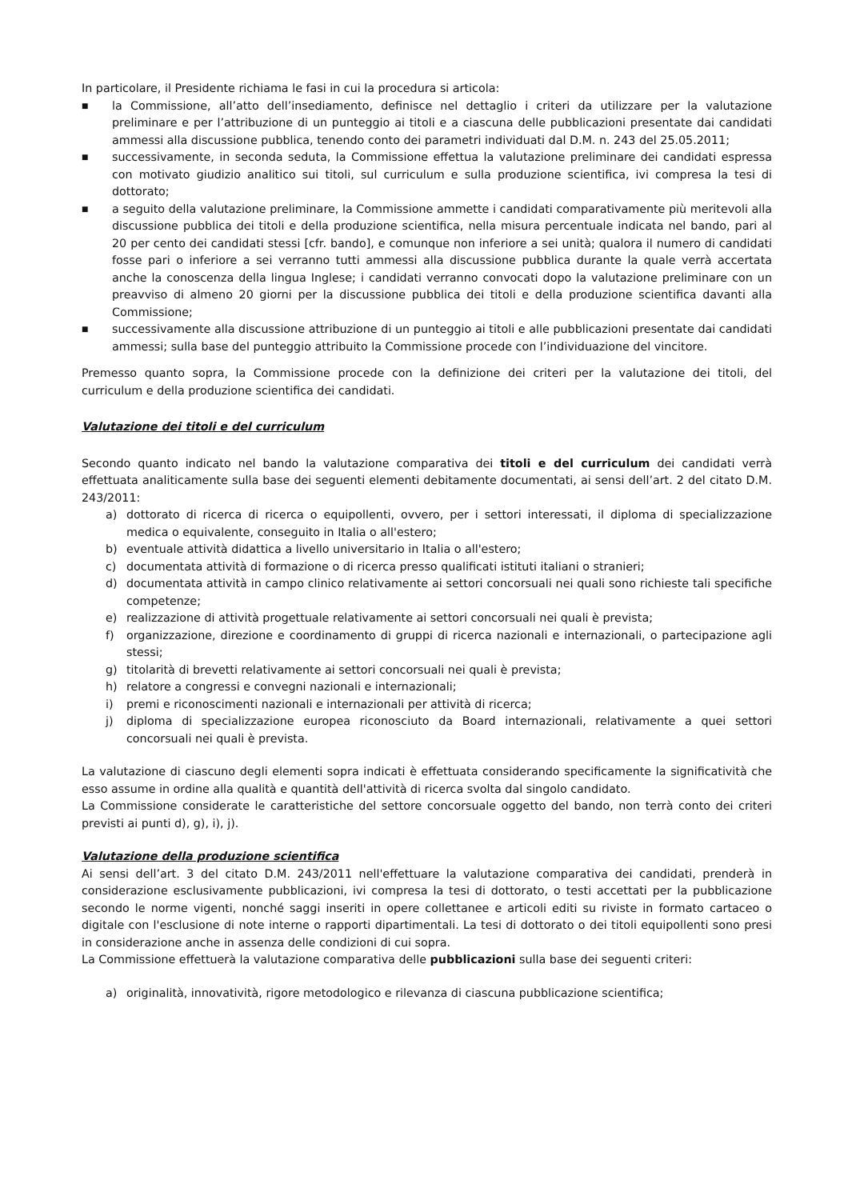In particolare, il Presidente richiama le fasi in cui la procedura si articola:
■ la Commissione, all’atto dell’insediamento, definisce nel dettaglio i criteri da utilizzare per la valutazione preliminare e per l’attribuzione di un punteggio ai titoli e a ciascuna delle pubblicazioni presentate dai candidati ammessi alla discussione pubblica, tenendo conto dei parametri individuati dal D.M. n. 243 del 25.05.2011;
■ successivamente, in seconda seduta, la Commissione effettua la valutazione preliminare dei candidati espressa con motivato giudizio analitico sui titoli, sul curriculum e sulla produzione scientifica, ivi compresa la tesi di dottorato;
■ a seguito della valutazione preliminare, la Commissione ammette i candidati comparativamente più meritevoli alla discussione pubblica dei titoli e della produzione scientifica, nella misura percentuale indicata nel bando, pari al 20 per cento dei candidati stessi [cfr. bando], e comunque non inferiore a sei unità; qualora il numero di candidati fosse pari o inferiore a sei verranno tutti ammessi alla discussione pubblica durante la quale verrà accertata anche la conoscenza della lingua Inglese; i candidati verranno convocati dopo la valutazione preliminare con un preavviso di almeno 20 giorni per la discussione pubblica dei titoli e della produzione scientifica davanti alla Commissione;
■ successivamente alla discussione attribuzione di un punteggio ai titoli e alle pubblicazioni presentate dai candidati ammessi; sulla base del punteggio attribuito la Commissione procede con l’individuazione del vincitore.
Premesso quanto sopra, la Commissione procede con la definizione dei criteri per la valutazione dei titoli, del curriculum e della produzione scientifica dei candidati.
Valutazione dei titoli e del curriculum
Secondo quanto indicato nel bando la valutazione comparativa dei titoli e del curriculum dei candidati verrà effettuata analiticamente sulla base dei seguenti elementi debitamente documentati, ai sensi dell’art. 2 del citato D.M. 243/2011:
a) dottorato di ricerca di ricerca o equipollenti, ovvero, per i settori interessati, il diploma di specializzazione medica o equivalente, conseguito in Italia o all'estero;
b) eventuale attività didattica a livello universitario in Italia o all'estero;
c) documentata attività di formazione o di ricerca presso qualificati istituti italiani o stranieri;
d) documentata attività in campo clinico relativamente ai settori concorsuali nei quali sono richieste tali specifiche competenze;
e) realizzazione di attività progettuale relativamente ai settori concorsuali nei quali è prevista;
f) organizzazione, direzione e coordinamento di gruppi di ricerca nazionali e internazionali, o partecipazione agli stessi;
g) titolarità di brevetti relativamente ai settori concorsuali nei quali è prevista;
h) relatore a congressi e convegni nazionali e internazionali;
i) premi e riconoscimenti nazionali e internazionali per attività di ricerca;
j) diploma di specializzazione europea riconosciuto da Board internazionali, relativamente a quei settori concorsuali nei quali è prevista.
La valutazione di ciascuno degli elementi sopra indicati è effettuata considerando specificamente la significatività che esso assume in ordine alla qualità e quantità dell'attività di ricerca svolta dal singolo candidato.
La Commissione considerate le caratteristiche del settore concorsuale oggetto del bando, non terrà conto dei criteri previsti ai punti d), g), i), j).
Valutazione della produzione scientifica
Ai sensi dell’art. 3 del citato D.M. 243/2011 nell'effettuare la valutazione comparativa dei candidati, prenderà in considerazione esclusivamente pubblicazioni, ivi compresa la tesi di dottorato, o testi accettati per la pubblicazione secondo le norme vigenti, nonché saggi inseriti in opere collettanee e articoli editi su riviste in formato cartaceo o digitale con l'esclusione di note interne o rapporti dipartimentali. La tesi di dottorato o dei titoli equipollenti sono presi in considerazione anche in assenza delle condizioni di cui sopra.
La Commissione effettuerà la valutazione comparativa delle pubblicazioni sulla base dei seguenti criteri:
a) originalità, innovatività, rigore metodologico e rilevanza di ciascuna pubblicazione scientifica;